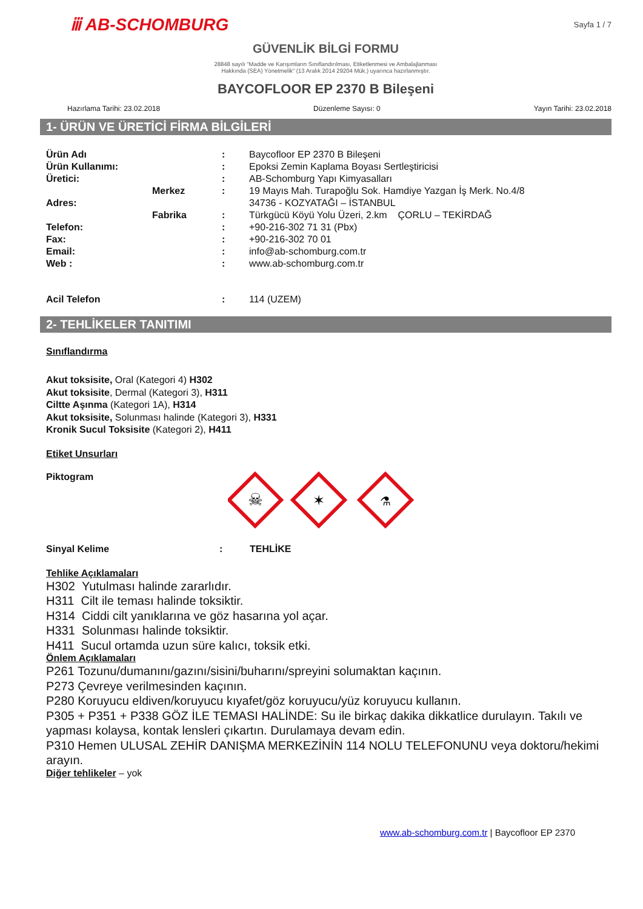ⅲ AB-SCHOMBURG
Sayfa 1 / 7
GÜVENLİK BİLGİ FORMU
28848 sayılı “Madde ve Karışımların Sınıflandırılması, Etiketlenmesi ve Ambalajlanması
Hakkında (SEA) Yönetmelik” (13 Aralık 2014 29204 Mük.) uyarınca hazırlanmıştır.
BAYCOFLOOR EP 2370 B Bileşeni
Hazırlama Tarihi: 23.02.2018 Düzenleme Sayısı: 0 Yayın Tarihi: 23.02.2018
1- ÜRÜN VE ÜRETİCİ FİRMA BİLGİLERİ
| Ürün Adı | | : | Baycofloor EP 2370 B Bileşeni |
| Ürün Kullanımı: | | : | Epoksi Zemin Kaplama Boyası Sertleştiricisi |
| Üretici: | | : | AB-Schomburg Yapı Kimyasalları |
| | Merkez | : | 19 Mayıs Mah. Turapoğlu Sok. Hamdiye Yazgan İş Merk. No.4/8 |
| Adres: | | | 34736 - KOZYATAĞI – İSTANBUL |
| | Fabrika | : | Türkgücü Köyü Yolu Üzeri, 2.km ÇORLU – TEKİRDAĞ |
| Telefon: | | : | +90-216-302 71 31 (Pbx) |
| Fax: | | : | +90-216-302 70 01 |
| Email: | | : | info@ab-schomburg.com.tr |
| Web : | | : | www.ab-schomburg.com.tr |
| Acil Telefon | | : | 114 (UZEM) |
2- TEHLİKELER TANITIMI
Sınıflandırma
Akut toksisite, Oral (Kategori 4) H302
Akut toksisite, Dermal (Kategori 3), H311
Ciltte Aşınma (Kategori 1A), H314
Akut toksisite, Solunması halinde (Kategori 3), H331
Kronik Sucul Toksisite (Kategori 2), H411
Etiket Unsurları
Piktogram
☠
✶
⚗
Sinyal Kelime: TEHLİKE
Tehlike Açıklamaları
H302 Yutulması halinde zararlıdır.
H311 Cilt ile teması halinde toksiktir.
H314 Ciddi cilt yanıklarına ve göz hasarına yol açar.
H331 Solunması halinde toksiktir.
H411 Sucul ortamda uzun süre kalıcı, toksik etki.
Önlem Açıklamaları
P261 Tozunu/dumanını/gazını/sisini/buharını/spreyini solumaktan kaçının.
P273 Çevreye verilmesinden kaçının.
P280 Koruyucu eldiven/koruyucu kıyafet/göz koruyucu/yüz koruyucu kullanın.
P305 + P351 + P338 GÖZ İLE TEMASI HALİNDE: Su ile birkaç dakika dikkatlice durulayın. Takılı ve yapması kolaysa, kontak lensleri çıkartın. Durulamaya devam edin.
P310 Hemen ULUSAL ZEHİR DANIŞMA MERKEZİNİN 114 NOLU TELEFONUNU veya doktoru/hekimi arayın.
Diğer tehlikeler – yok
www.ab-schomburg.com.tr | Baycofloor EP 2370